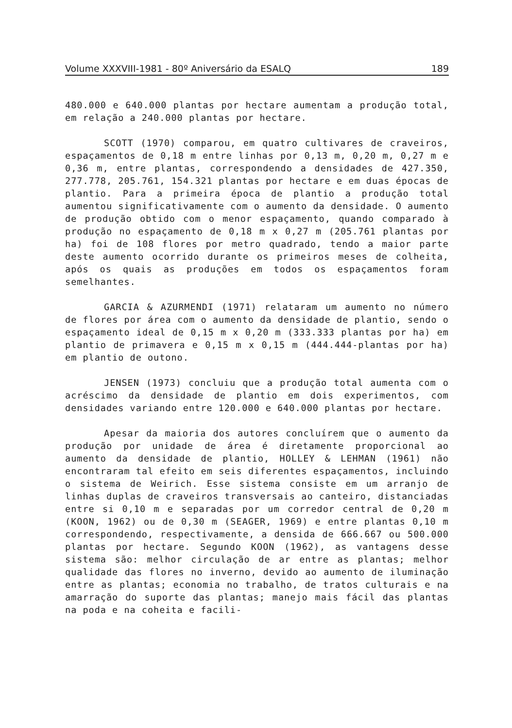Volume XXXVIII-1981 - 80º Aniversário da ESALQ 189
480.000 e 640.000 plantas por hectare aumentam a produção total, em relação a 240.000 plantas por hectare.
SCOTT (1970) comparou, em quatro cultivares de craveiros, espaçamentos de 0,18 m entre linhas por 0,13 m, 0,20 m, 0,27 m e 0,36 m, entre plantas, correspondendo a densidades de 427.350, 277.778, 205.761, 154.321 plantas por hectare e em duas épocas de plantio. Para a primeira época de plantio a produção total aumentou significativamente com o aumento da densidade. O aumento de produção obtido com o menor espaçamento, quando comparado à produção no espaçamento de 0,18 m x 0,27 m (205.761 plantas por ha) foi de 108 flores por metro quadrado, tendo a maior parte deste aumento ocorrido durante os primeiros meses de colheita, após os quais as produções em todos os espaçamentos foram semelhantes.
GARCIA & AZURMENDI (1971) relataram um aumento no número de flores por área com o aumento da densidade de plantio, sendo o espaçamento ideal de 0,15 m x 0,20 m (333.333 plantas por ha) em plantio de primavera e 0,15 m x 0,15 m (444.444-plantas por ha) em plantio de outono.
JENSEN (1973) concluiu que a produção total aumenta com o acréscimo da densidade de plantio em dois experimentos, com densidades variando entre 120.000 e 640.000 plantas por hectare.
Apesar da maioria dos autores concluírem que o aumento da produção por unidade de área é diretamente proporcional ao aumento da densidade de plantio, HOLLEY & LEHMAN (1961) não encontraram tal efeito em seis diferentes espaçamentos, incluindo o sistema de Weirich. Esse sistema consiste em um arranjo de linhas duplas de craveiros transversais ao canteiro, distanciadas entre si 0,10 m e separadas por um corredor central de 0,20 m (KOON, 1962) ou de 0,30 m (SEAGER, 1969) e entre plantas 0,10 m correspondendo, respectivamente, a densida de 666.667 ou 500.000 plantas por hectare. Segundo KOON (1962), as vantagens desse sistema são: melhor circulação de ar entre as plantas; melhor qualidade das flores no inverno, devido ao aumento de iluminação entre as plantas; economia no trabalho, de tratos culturais e na amarração do suporte das plantas; manejo mais fácil das plantas na poda e na coheita e facili-